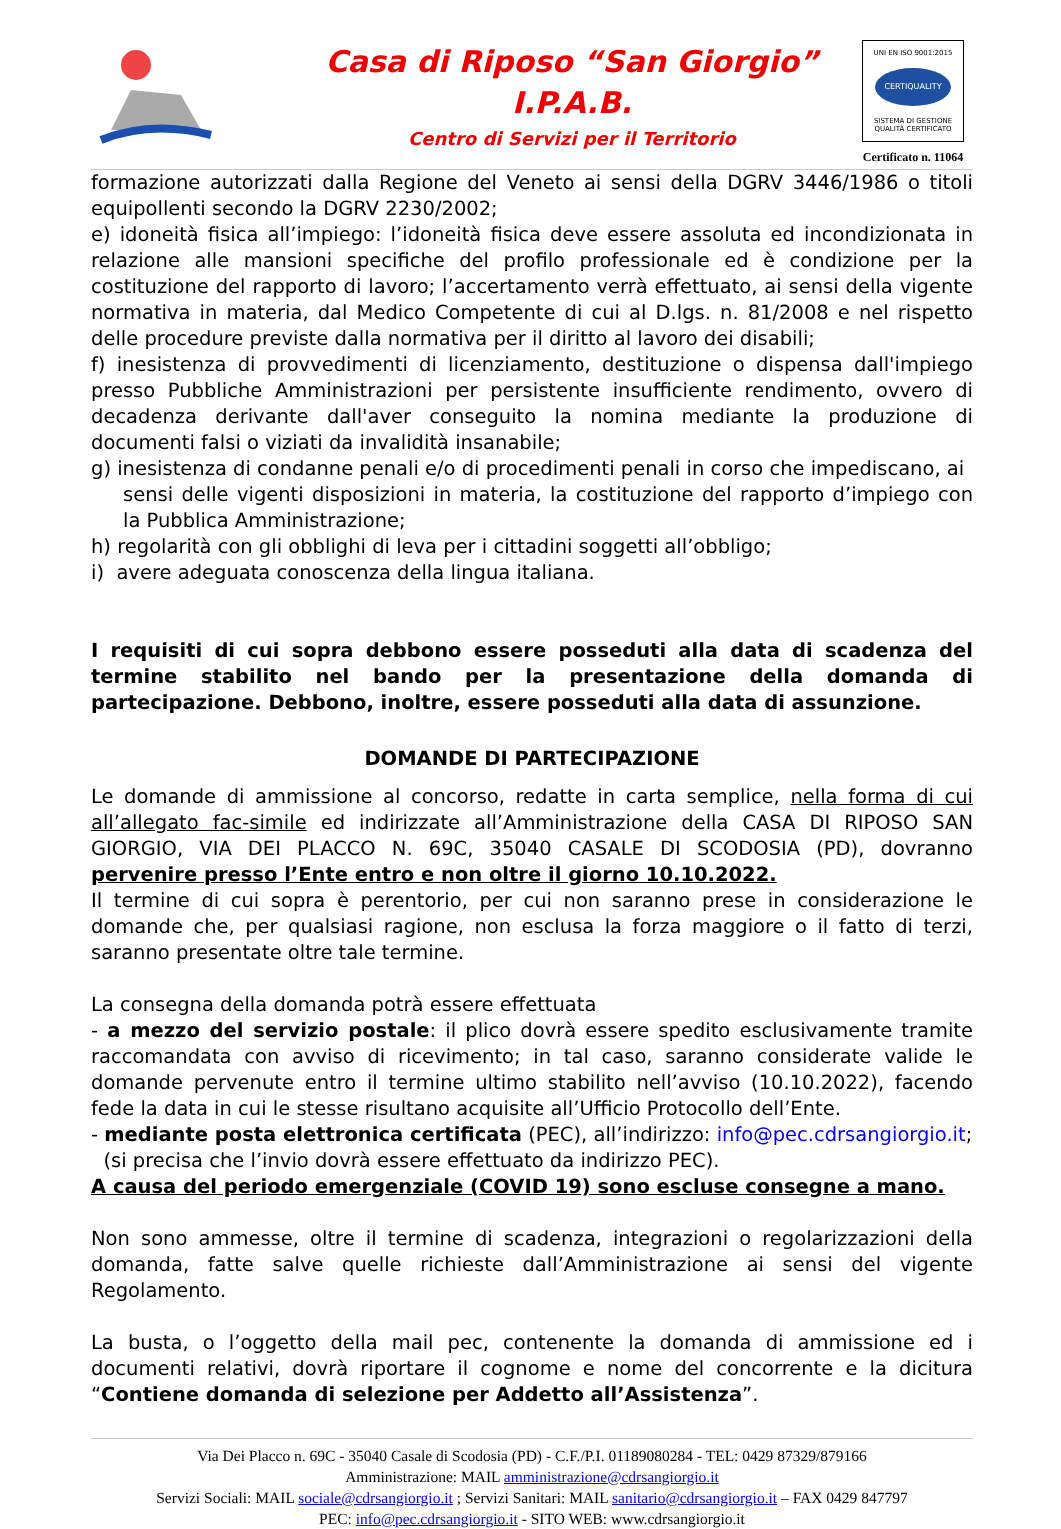Casa di Riposo “San Giorgio”
I.P.A.B.
Centro di Servizi per il Territorio
UNI EN ISO 9001:2015
CERTIQUALITY
SISTEMA DI GESTIONE
QUALITÀ CERTIFICATO
Certificato n. 11064
formazione autorizzati dalla Regione del Veneto ai sensi della DGRV 3446/1986 o titoli equipollenti secondo la DGRV 2230/2002;
e) idoneità fisica all’impiego: l’idoneità fisica deve essere assoluta ed incondizionata in relazione alle mansioni specifiche del profilo professionale ed è condizione per la costituzione del rapporto di lavoro; l’accertamento verrà effettuato, ai sensi della vigente normativa in materia, dal Medico Competente di cui al D.lgs. n. 81/2008 e nel rispetto delle procedure previste dalla normativa per il diritto al lavoro dei disabili;
f) inesistenza di provvedimenti di licenziamento, destituzione o dispensa dall'impiego presso Pubbliche Amministrazioni per persistente insufficiente rendimento, ovvero di decadenza derivante dall'aver conseguito la nomina mediante la produzione di documenti falsi o viziati da invalidità insanabile;
g) inesistenza di condanne penali e/o di procedimenti penali in corso che impediscano, ai
sensi delle vigenti disposizioni in materia, la costituzione del rapporto d’impiego con la Pubblica Amministrazione;
h) regolarità con gli obblighi di leva per i cittadini soggetti all’obbligo;
i) avere adeguata conoscenza della lingua italiana.
I requisiti di cui sopra debbono essere posseduti alla data di scadenza del termine stabilito nel bando per la presentazione della domanda di partecipazione. Debbono, inoltre, essere posseduti alla data di assunzione.
DOMANDE DI PARTECIPAZIONE
Le domande di ammissione al concorso, redatte in carta semplice, nella forma di cui all’allegato fac-simile ed indirizzate all’Amministrazione della CASA DI RIPOSO SAN GIORGIO, VIA DEI PLACCO N. 69C, 35040 CASALE DI SCODOSIA (PD), dovranno pervenire presso l’Ente entro e non oltre il giorno 10.10.2022.
Il termine di cui sopra è perentorio, per cui non saranno prese in considerazione le domande che, per qualsiasi ragione, non esclusa la forza maggiore o il fatto di terzi, saranno presentate oltre tale termine.
La consegna della domanda potrà essere effettuata
- a mezzo del servizio postale: il plico dovrà essere spedito esclusivamente tramite raccomandata con avviso di ricevimento; in tal caso, saranno considerate valide le domande pervenute entro il termine ultimo stabilito nell’avviso (10.10.2022), facendo fede la data in cui le stesse risultano acquisite all’Ufficio Protocollo dell’Ente.
- mediante posta elettronica certificata (PEC), all’indirizzo: info@pec.cdrsangiorgio.it;
(si precisa che l’invio dovrà essere effettuato da indirizzo PEC).
A causa del periodo emergenziale (COVID 19) sono escluse consegne a mano.
Non sono ammesse, oltre il termine di scadenza, integrazioni o regolarizzazioni della domanda, fatte salve quelle richieste dall’Amministrazione ai sensi del vigente Regolamento.
La busta, o l’oggetto della mail pec, contenente la domanda di ammissione ed i documenti relativi, dovrà riportare il cognome e nome del concorrente e la dicitura “Contiene domanda di selezione per Addetto all’Assistenza”.
Via Dei Placco n. 69C - 35040 Casale di Scodosia (PD) - C.F./P.I. 01189080284 - TEL: 0429 87329/879166
Amministrazione: MAIL amministrazione@cdrsangiorgio.it
Servizi Sociali: MAIL sociale@cdrsangiorgio.it ; Servizi Sanitari: MAIL sanitario@cdrsangiorgio.it – FAX 0429 847797
PEC: info@pec.cdrsangiorgio.it - SITO WEB: www.cdrsangiorgio.it